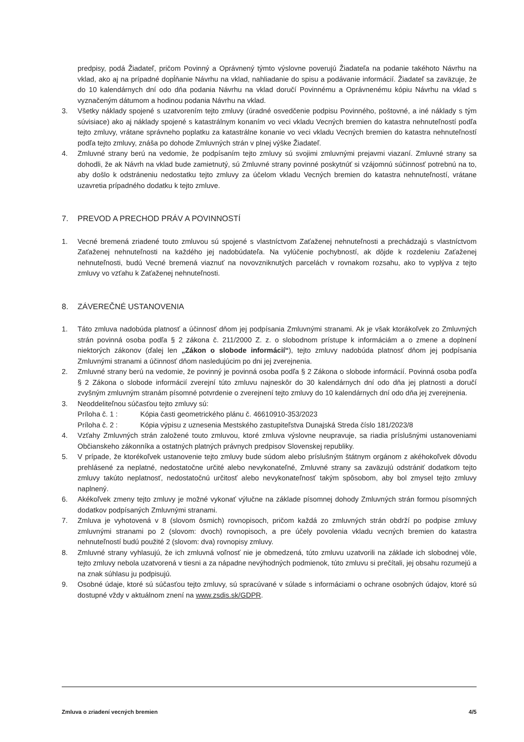predpisy, podá Žiadateľ, pričom Povinný a Oprávnený týmto výslovne poverujú Žiadateľa na podanie takéhoto Návrhu na vklad, ako aj na prípadné dopĺňanie Návrhu na vklad, nahliadanie do spisu a podávanie informácií. Žiadateľ sa zaväzuje, že do 10 kalendárnych dní odo dňa podania Návrhu na vklad doručí Povinnému a Oprávnenému kópiu Návrhu na vklad s vyznačeným dátumom a hodinou podania Návrhu na vklad.
3. Všetky náklady spojené s uzatvorením tejto zmluvy (úradné osvedčenie podpisu Povinného, poštovné, a iné náklady s tým súvisiace) ako aj náklady spojené s katastrálnym konaním vo veci vkladu Vecných bremien do katastra nehnuteľností podľa tejto zmluvy, vrátane správneho poplatku za katastrálne konanie vo veci vkladu Vecných bremien do katastra nehnuteľností podľa tejto zmluvy, znáša po dohode Zmluvných strán v plnej výške Žiadateľ.
4. Zmluvné strany berú na vedomie, že podpísaním tejto zmluvy sú svojimi zmluvnými prejavmi viazaní. Zmluvné strany sa dohodli, že ak Návrh na vklad bude zamietnutý, sú Zmluvné strany povinné poskytnúť si vzájomnú súčinnosť potrebnú na to, aby došlo k odstráneniu nedostatku tejto zmluvy za účelom vkladu Vecných bremien do katastra nehnuteľností, vrátane uzavretia prípadného dodatku k tejto zmluve.
7. PREVOD A PRECHOD PRÁV A POVINNOSTÍ
1. Vecné bremená zriadené touto zmluvou sú spojené s vlastníctvom Zaťaženej nehnuteľnosti a prechádzajú s vlastníctvom Zaťaženej nehnuteľnosti na každého jej nadobúdateľa. Na vylúčenie pochybností, ak dôjde k rozdeleniu Zaťaženej nehnuteľnosti, budú Vecné bremená viaznuť na novovzniknutých parcelách v rovnakom rozsahu, ako to vyplýva z tejto zmluvy vo vzťahu k Zaťaženej nehnuteľnosti.
8. ZÁVEREČNÉ USTANOVENIA
1. Táto zmluva nadobúda platnosť a účinnosť dňom jej podpísania Zmluvnými stranami. Ak je však ktorákoľvek zo Zmluvných strán povinná osoba podľa § 2 zákona č. 211/2000 Z. z. o slobodnom prístupe k informáciám a o zmene a doplnení niektorých zákonov (ďalej len „Zákon o slobode informácií“), tejto zmluvy nadobúda platnosť dňom jej podpísania Zmluvnými stranami a účinnosť dňom nasledujúcim po dni jej zverejnenia.
2. Zmluvné strany berú na vedomie, že povinný je povinná osoba podľa § 2 Zákona o slobode informácií. Povinná osoba podľa § 2 Zákona o slobode informácií zverejní túto zmluvu najneskôr do 30 kalendárnych dní odo dňa jej platnosti a doručí zvyšným zmluvným stranám písomné potvrdenie o zverejnení tejto zmluvy do 10 kalendárnych dní odo dňa jej zverejnenia.
3. Neoddeliteľnou súčasťou tejto zmluvy sú:
Príloha č. 1 : Kópia časti geometrického plánu č. 46610910-353/2023
Príloha č. 2 : Kópia výpisu z uznesenia Mestského zastupiteľstva Dunajská Streda číslo 181/2023/8
4. Vzťahy Zmluvných strán založené touto zmluvou, ktoré zmluva výslovne neupravuje, sa riadia príslušnými ustanoveniami Občianskeho zákonníka a ostatných platných právnych predpisov Slovenskej republiky.
5. V prípade, že ktorékoľvek ustanovenie tejto zmluvy bude súdom alebo príslušným štátnym orgánom z akéhokoľvek dôvodu prehlásené za neplatné, nedostatočne určité alebo nevykonateľné, Zmluvné strany sa zaväzujú odstrániť dodatkom tejto zmluvy takúto neplatnosť, nedostatočnú určitosť alebo nevykonateľnosť takým spôsobom, aby bol zmysel tejto zmluvy naplnený.
6. Akékoľvek zmeny tejto zmluvy je možné vykonať výlučne na základe písomnej dohody Zmluvných strán formou písomných dodatkov podpísaných Zmluvnými stranami.
7. Zmluva je vyhotovená v 8 (slovom ôsmich) rovnopisoch, pričom každá zo zmluvných strán obdrží po podpise zmluvy zmluvnými stranami po 2 (slovom: dvoch) rovnopisoch, a pre účely povolenia vkladu vecných bremien do katastra nehnuteľností budú použité 2 (slovom: dva) rovnopisy zmluvy.
8. Zmluvné strany vyhlasujú, že ich zmluvná voľnosť nie je obmedzená, túto zmluvu uzatvorili na základe ich slobodnej vôle, tejto zmluvy nebola uzatvorená v tiesni a za nápadne nevýhodných podmienok, túto zmluvu si prečítali, jej obsahu rozumejú a na znak súhlasu ju podpisujú.
9. Osobné údaje, ktoré sú súčasťou tejto zmluvy, sú spracúvané v súlade s informáciami o ochrane osobných údajov, ktoré sú dostupné vždy v aktuálnom znení na www.zsdis.sk/GDPR.
Zmluva o zriadení vecných bremien 4/5